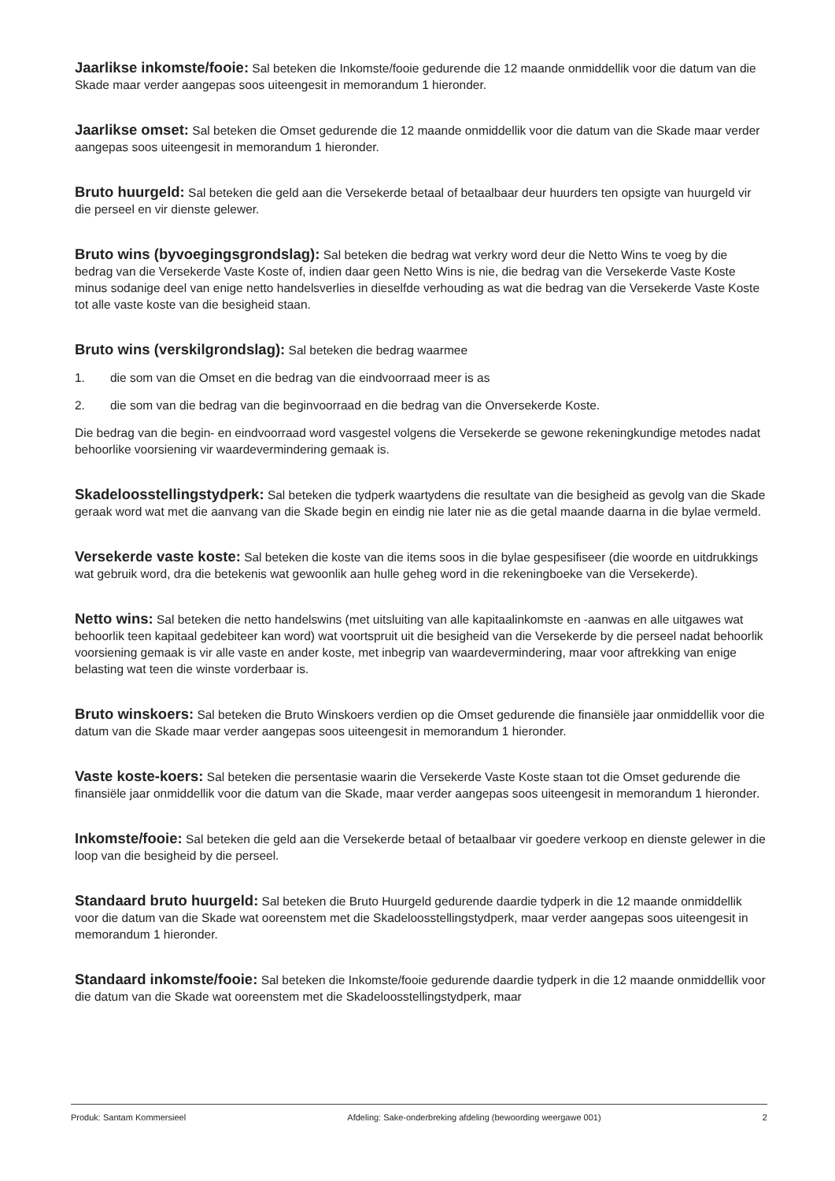Jaarlikse inkomste/fooie: Sal beteken die Inkomste/fooie gedurende die 12 maande onmiddellik voor die datum van die Skade maar verder aangepas soos uiteengesit in memorandum 1 hieronder.
Jaarlikse omset: Sal beteken die Omset gedurende die 12 maande onmiddellik voor die datum van die Skade maar verder aangepas soos uiteengesit in memorandum 1 hieronder.
Bruto huurgeld: Sal beteken die geld aan die Versekerde betaal of betaalbaar deur huurders ten opsigte van huurgeld vir die perseel en vir dienste gelewer.
Bruto wins (byvoegingsgrondslag): Sal beteken die bedrag wat verkry word deur die Netto Wins te voeg by die bedrag van die Versekerde Vaste Koste of, indien daar geen Netto Wins is nie, die bedrag van die Versekerde Vaste Koste minus sodanige deel van enige netto handelsverlies in dieselfde verhouding as wat die bedrag van die Versekerde Vaste Koste tot alle vaste koste van die besigheid staan.
Bruto wins (verskilgrondslag): Sal beteken die bedrag waarmee
1. die som van die Omset en die bedrag van die eindvoorraad meer is as
2. die som van die bedrag van die beginvoorraad en die bedrag van die Onversekerde Koste.
Die bedrag van die begin- en eindvoorraad word vasgestel volgens die Versekerde se gewone rekeningkundige metodes nadat behoorlike voorsiening vir waardevermindering gemaak is.
Skadeloosstellingstydperk: Sal beteken die tydperk waartydens die resultate van die besigheid as gevolg van die Skade geraak word wat met die aanvang van die Skade begin en eindig nie later nie as die getal maande daarna in die bylae vermeld.
Versekerde vaste koste: Sal beteken die koste van die items soos in die bylae gespesifiseer (die woorde en uitdrukkings wat gebruik word, dra die betekenis wat gewoonlik aan hulle geheg word in die rekeningboeke van die Versekerde).
Netto wins: Sal beteken die netto handelswins (met uitsluiting van alle kapitaalinkomste en -aanwas en alle uitgawes wat behoorlik teen kapitaal gedebiteer kan word) wat voortspruit uit die besigheid van die Versekerde by die perseel nadat behoorlik voorsiening gemaak is vir alle vaste en ander koste, met inbegrip van waardevermindering, maar voor aftrekking van enige belasting wat teen die winste vorderbaar is.
Bruto winskoers: Sal beteken die Bruto Winskoers verdien op die Omset gedurende die finansiële jaar onmiddellik voor die datum van die Skade maar verder aangepas soos uiteengesit in memorandum 1 hieronder.
Vaste koste-koers: Sal beteken die persentasie waarin die Versekerde Vaste Koste staan tot die Omset gedurende die finansiële jaar onmiddellik voor die datum van die Skade, maar verder aangepas soos uiteengesit in memorandum 1 hieronder.
Inkomste/fooie: Sal beteken die geld aan die Versekerde betaal of betaalbaar vir goedere verkoop en dienste gelewer in die loop van die besigheid by die perseel.
Standaard bruto huurgeld: Sal beteken die Bruto Huurgeld gedurende daardie tydperk in die 12 maande onmiddellik voor die datum van die Skade wat ooreenstem met die Skadeloosstellingstydperk, maar verder aangepas soos uiteengesit in memorandum 1 hieronder.
Standaard inkomste/fooie: Sal beteken die Inkomste/fooie gedurende daardie tydperk in die 12 maande onmiddellik voor die datum van die Skade wat ooreenstem met die Skadeloosstellingstydperk, maar
Produk: Santam Kommersieel Afdeling: Sake-onderbreking afdeling (bewoording weergawe 001) 2